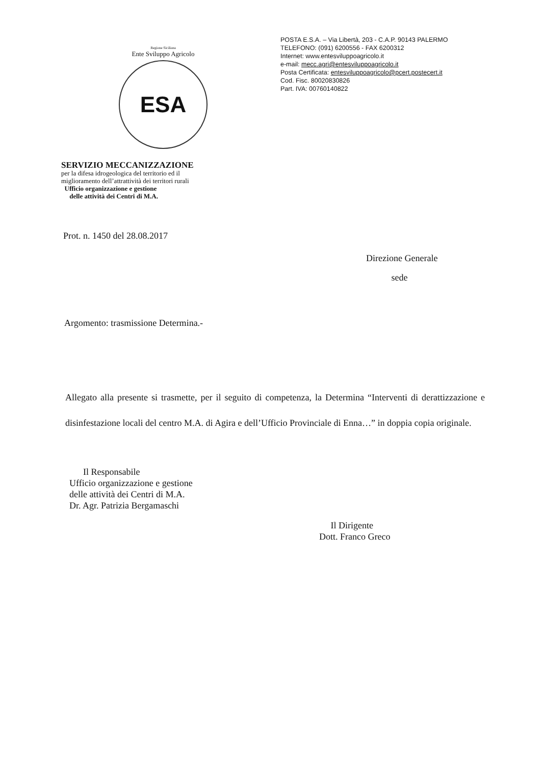Regione Siciliana
Ente Sviluppo Agricolo
ESA
POSTA E.S.A. – Via Libertà, 203 - C.A.P. 90143 PALERMO
TELEFONO: (091) 6200556 - FAX 6200312
Internet: www.entesviluppoagricolo.it
e-mail: mecc.agri@entesviluppoagricolo.it
Posta Certificata: entesviluppoagricolo@pcert.postecert.it
Cod. Fisc. 80020830826
Part. IVA: 00760140822
SERVIZIO MECCANIZZAZIONE
per la difesa idrogeologica del territorio ed il
miglioramento dell’attrattività dei territori rurali
Ufficio organizzazione e gestione
delle attività dei Centri di M.A.
Prot. n. 1450 del 28.08.2017
Direzione Generale
sede
Argomento: trasmissione Determina.-
Allegato alla presente si trasmette, per il seguito di competenza, la Determina “Interventi di derattizzazione e disinfestazione locali del centro M.A. di Agira e dell’Ufficio Provinciale di Enna…” in doppia copia originale.
Il Responsabile
Ufficio organizzazione e gestione
delle attività dei Centri di M.A.
Dr. Agr. Patrizia Bergamaschi
Il Dirigente
Dott. Franco Greco